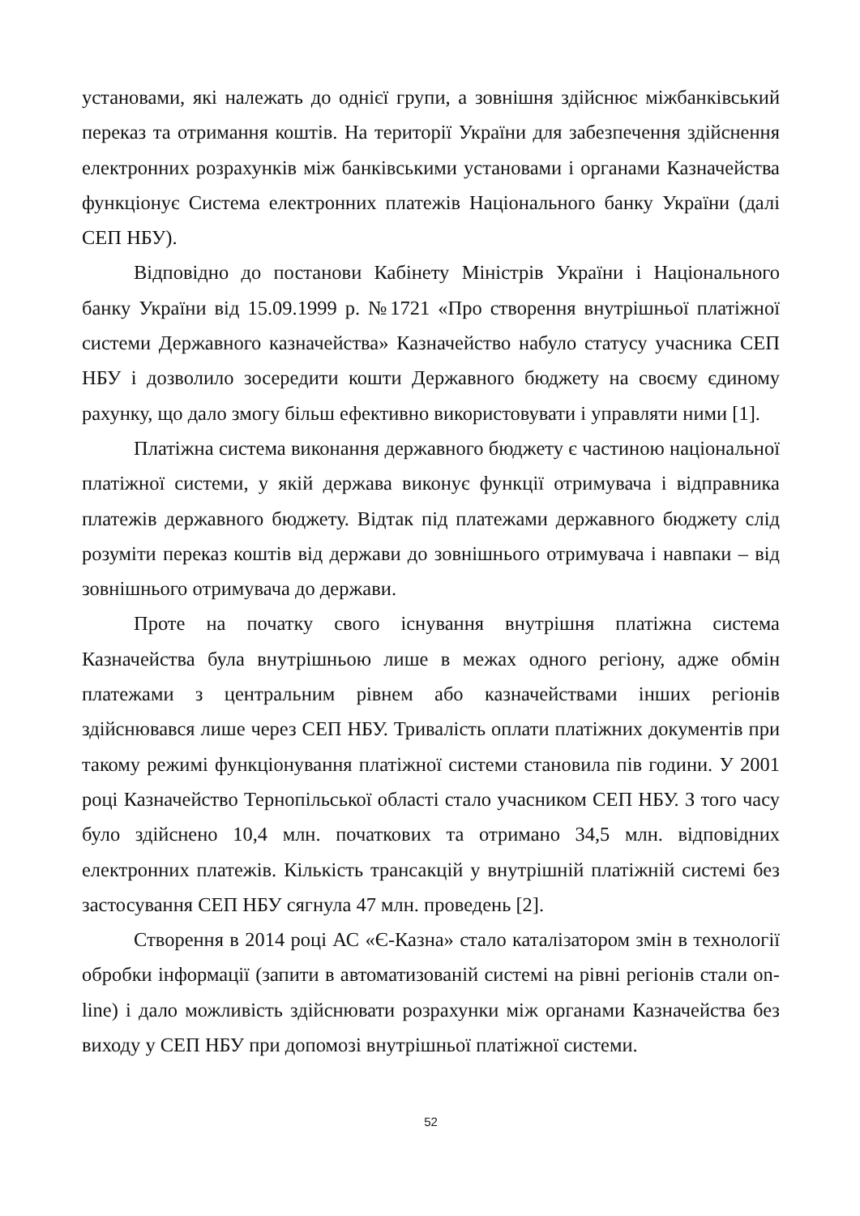установами, які належать до однієї групи, а зовнішня здійснює міжбанківський переказ та отримання коштів. На території України для забезпечення здійснення електронних розрахунків між банківськими установами і органами Казначейства функціонує Система електронних платежів Національного банку України (далі СЕП НБУ).
Відповідно до постанови Кабінету Міністрів України і Національного банку України від 15.09.1999 р. №1721 «Про створення внутрішньої платіжної системи Державного казначейства» Казначейство набуло статусу учасника СЕП НБУ і дозволило зосередити кошти Державного бюджету на своєму єдиному рахунку, що дало змогу більш ефективно використовувати і управляти ними [1].
Платіжна система виконання державного бюджету є частиною національної платіжної системи, у якій держава виконує функції отримувача і відправника платежів державного бюджету. Відтак під платежами державного бюджету слід розуміти переказ коштів від держави до зовнішнього отримувача і навпаки – від зовнішнього отримувача до держави.
Проте на початку свого існування внутрішня платіжна система Казначейства була внутрішньою лише в межах одного регіону, адже обмін платежами з центральним рівнем або казначействами інших регіонів здійснювався лише через СЕП НБУ. Тривалість оплати платіжних документів при такому режимі функціонування платіжної системи становила пів години. У 2001 році Казначейство Тернопільської області стало учасником СЕП НБУ. З того часу було здійснено 10,4 млн. початкових та отримано 34,5 млн. відповідних електронних платежів. Кількість трансакцій у внутрішній платіжній системі без застосування СЕП НБУ сягнула 47 млн. проведень [2].
Створення в 2014 році АС «Є-Казна» стало каталізатором змін в технології обробки інформації (запити в автоматизованій системі на рівні регіонів стали on-line) і дало можливість здійснювати розрахунки між органами Казначейства без виходу у СЕП НБУ при допомозі внутрішньої платіжної системи.
52